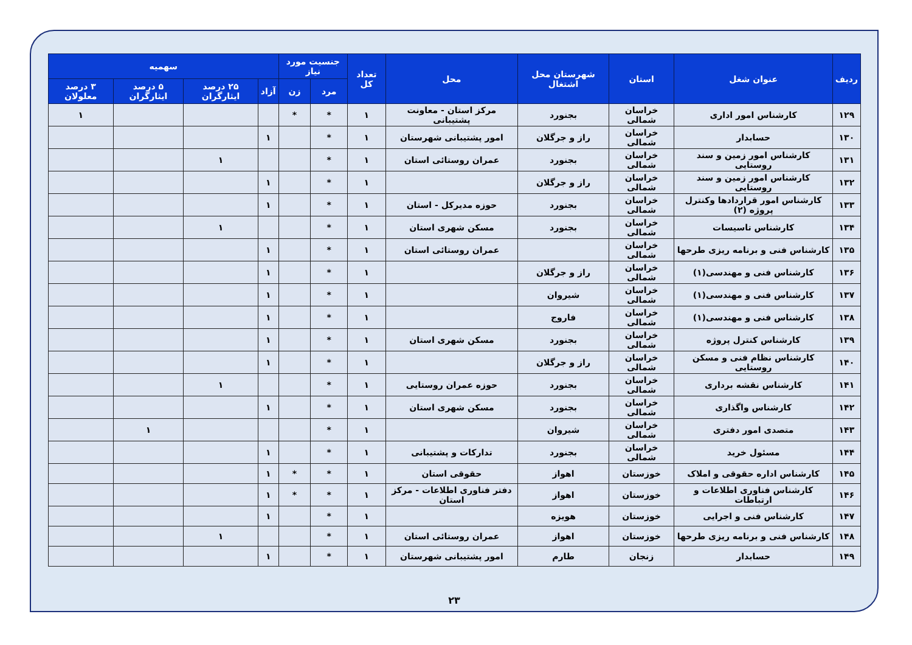| ردیف | عنوان شغل | استان | شهرستان محل اشتغال | محل | تعداد کل | جنسیت مورد نیاز | | سهمیه | | | |
| --- | --- | --- | --- | --- | --- | --- | --- | --- | --- | --- | --- |
| | | | | | | مرد | زن | آزاد | ۲۵ درصد ایثارگران | ۵ درصد ایثارگران | ۳ درصد معلولان |
| ۱۲۹ | کارشناس امور اداری | خراسان شمالی | بجنورد | مرکز استان - معاونت پشتیبانی | ۱ | * | * | | | | ۱ |
| ۱۳۰ | حسابدار | خراسان شمالی | راز و جرگلان | امور پشتیبانی شهرستان | ۱ | * | | ۱ | | | |
| ۱۳۱ | کارشناس امور زمین و سند روستایی | خراسان شمالی | بجنورد | عمران روستائی استان | ۱ | * | | | ۱ | | |
| ۱۳۲ | کارشناس امور زمین و سند روستایی | خراسان شمالی | راز و جرگلان | | ۱ | * | | ۱ | | | |
| ۱۳۳ | کارشناس امور قراردادها وکنترل پروژه (۲) | خراسان شمالی | بجنورد | حوزه مدیرکل - استان | ۱ | * | | ۱ | | | |
| ۱۳۴ | کارشناس تاسیسات | خراسان شمالی | بجنورد | مسکن شهری استان | ۱ | * | | | ۱ | | |
| ۱۳۵ | کارشناس فنی و برنامه ریزی طرحها | خراسان شمالی | | عمران روستائی استان | ۱ | * | | ۱ | | | |
| ۱۳۶ | کارشناس فنی و مهندسی(۱) | خراسان شمالی | راز و جرگلان | | ۱ | * | | ۱ | | | |
| ۱۳۷ | کارشناس فنی و مهندسی(۱) | خراسان شمالی | شیروان | | ۱ | * | | ۱ | | | |
| ۱۳۸ | کارشناس فنی و مهندسی(۱) | خراسان شمالی | فاروج | | ۱ | * | | ۱ | | | |
| ۱۳۹ | کارشناس کنترل پروژه | خراسان شمالی | بجنورد | مسکن شهری استان | ۱ | * | | ۱ | | | |
| ۱۴۰ | کارشناس نظام فنی و مسکن روستایی | خراسان شمالی | راز و جرگلان | | ۱ | * | | ۱ | | | |
| ۱۴۱ | کارشناس نقشه برداری | خراسان شمالی | بجنورد | حوزه عمران روستایی | ۱ | * | | | ۱ | | |
| ۱۴۲ | کارشناس واگذاری | خراسان شمالی | بجنورد | مسکن شهری استان | ۱ | * | | ۱ | | | |
| ۱۴۳ | متصدی امور دفتری | خراسان شمالی | شیروان | | ۱ | * | | | | ۱ | |
| ۱۴۴ | مسئول خرید | خراسان شمالی | بجنورد | تدارکات و پشتیبانی | ۱ | * | | ۱ | | | |
| ۱۴۵ | کارشناس اداره حقوقی و املاک | خوزستان | اهواز | حقوقی استان | ۱ | * | * | ۱ | | | |
| ۱۴۶ | کارشناس فناوری اطلاعات و ارتباطات | خوزستان | اهواز | دفتر فناوری اطلاعات - مرکز استان | ۱ | * | * | ۱ | | | |
| ۱۴۷ | کارشناس فنی و اجرایی | خوزستان | هویزه | | ۱ | * | | ۱ | | | |
| ۱۴۸ | کارشناس فنی و برنامه ریزی طرحها | خوزستان | اهواز | عمران روستائی استان | ۱ | * | | | ۱ | | |
| ۱۴۹ | حسابدار | زنجان | طارم | امور پشتیبانی شهرستان | ۱ | * | | ۱ | | | |
۲۳